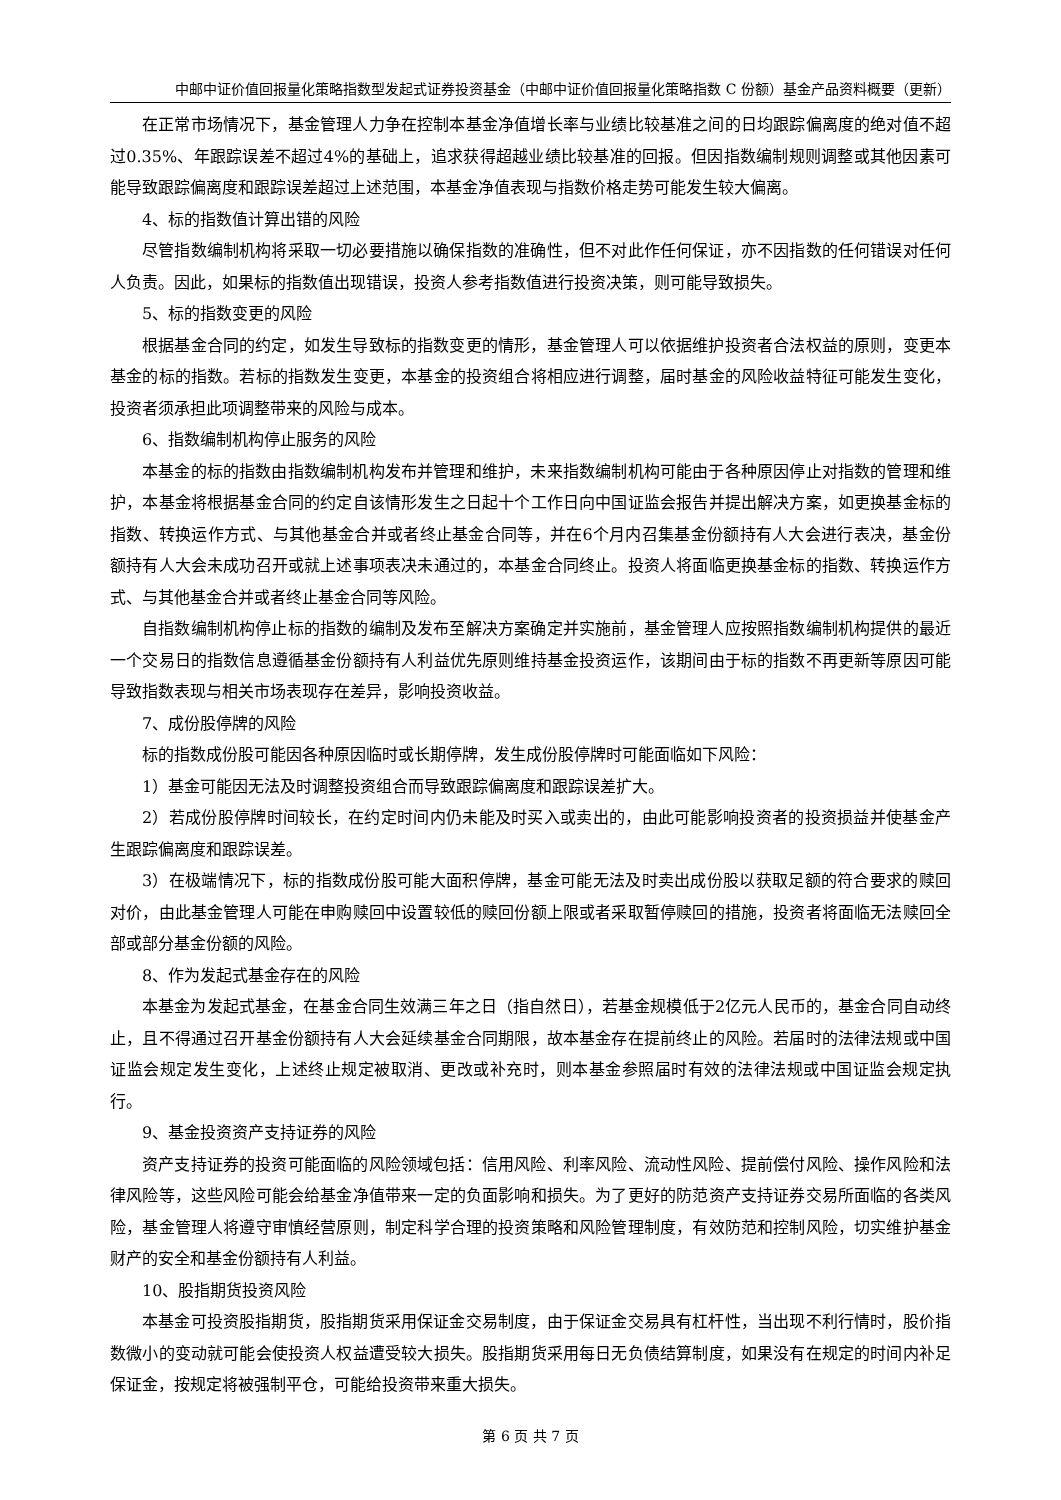中邮中证价值回报量化策略指数型发起式证券投资基金（中邮中证价值回报量化策略指数 C 份额）基金产品资料概要（更新）
在正常市场情况下，基金管理人力争在控制本基金净值增长率与业绩比较基准之间的日均跟踪偏离度的绝对值不超过0.35%、年跟踪误差不超过4%的基础上，追求获得超越业绩比较基准的回报。但因指数编制规则调整或其他因素可能导致跟踪偏离度和跟踪误差超过上述范围，本基金净值表现与指数价格走势可能发生较大偏离。
4、标的指数值计算出错的风险
尽管指数编制机构将采取一切必要措施以确保指数的准确性，但不对此作任何保证，亦不因指数的任何错误对任何人负责。因此，如果标的指数值出现错误，投资人参考指数值进行投资决策，则可能导致损失。
5、标的指数变更的风险
根据基金合同的约定，如发生导致标的指数变更的情形，基金管理人可以依据维护投资者合法权益的原则，变更本基金的标的指数。若标的指数发生变更，本基金的投资组合将相应进行调整，届时基金的风险收益特征可能发生变化，投资者须承担此项调整带来的风险与成本。
6、指数编制机构停止服务的风险
本基金的标的指数由指数编制机构发布并管理和维护，未来指数编制机构可能由于各种原因停止对指数的管理和维护，本基金将根据基金合同的约定自该情形发生之日起十个工作日向中国证监会报告并提出解决方案，如更换基金标的指数、转换运作方式、与其他基金合并或者终止基金合同等，并在6个月内召集基金份额持有人大会进行表决，基金份额持有人大会未成功召开或就上述事项表决未通过的，本基金合同终止。投资人将面临更换基金标的指数、转换运作方式、与其他基金合并或者终止基金合同等风险。
自指数编制机构停止标的指数的编制及发布至解决方案确定并实施前，基金管理人应按照指数编制机构提供的最近一个交易日的指数信息遵循基金份额持有人利益优先原则维持基金投资运作，该期间由于标的指数不再更新等原因可能导致指数表现与相关市场表现存在差异，影响投资收益。
7、成份股停牌的风险
标的指数成份股可能因各种原因临时或长期停牌，发生成份股停牌时可能面临如下风险：
1）基金可能因无法及时调整投资组合而导致跟踪偏离度和跟踪误差扩大。
2）若成份股停牌时间较长，在约定时间内仍未能及时买入或卖出的，由此可能影响投资者的投资损益并使基金产生跟踪偏离度和跟踪误差。
3）在极端情况下，标的指数成份股可能大面积停牌，基金可能无法及时卖出成份股以获取足额的符合要求的赎回对价，由此基金管理人可能在申购赎回中设置较低的赎回份额上限或者采取暂停赎回的措施，投资者将面临无法赎回全部或部分基金份额的风险。
8、作为发起式基金存在的风险
本基金为发起式基金，在基金合同生效满三年之日（指自然日），若基金规模低于2亿元人民币的，基金合同自动终止，且不得通过召开基金份额持有人大会延续基金合同期限，故本基金存在提前终止的风险。若届时的法律法规或中国证监会规定发生变化，上述终止规定被取消、更改或补充时，则本基金参照届时有效的法律法规或中国证监会规定执行。
9、基金投资资产支持证券的风险
资产支持证券的投资可能面临的风险领域包括：信用风险、利率风险、流动性风险、提前偿付风险、操作风险和法律风险等，这些风险可能会给基金净值带来一定的负面影响和损失。为了更好的防范资产支持证券交易所面临的各类风险，基金管理人将遵守审慎经营原则，制定科学合理的投资策略和风险管理制度，有效防范和控制风险，切实维护基金财产的安全和基金份额持有人利益。
10、股指期货投资风险
本基金可投资股指期货，股指期货采用保证金交易制度，由于保证金交易具有杠杆性，当出现不利行情时，股价指数微小的变动就可能会使投资人权益遭受较大损失。股指期货采用每日无负债结算制度，如果没有在规定的时间内补足保证金，按规定将被强制平仓，可能给投资带来重大损失。
第 6 页 共 7 页